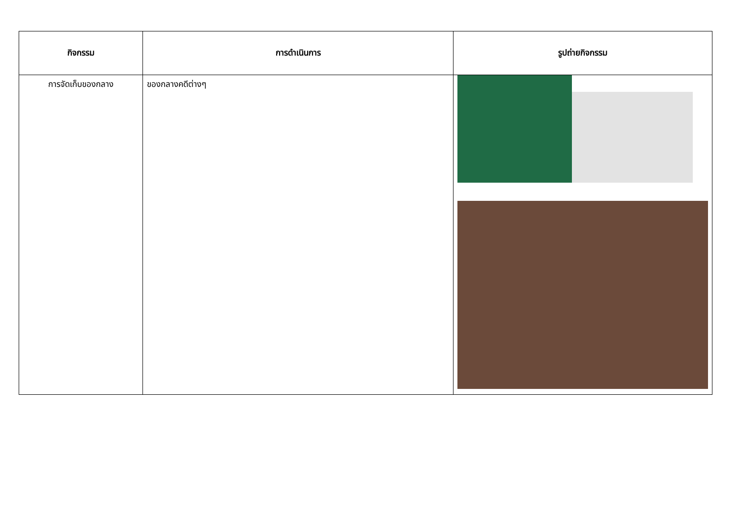| กิจกรรม | การดำเนินการ | รูปถ่ายกิจกรรม |
| --- | --- | --- |
| การจัดเก็บของกลาง | ของกลางคดีต่างๆ | |